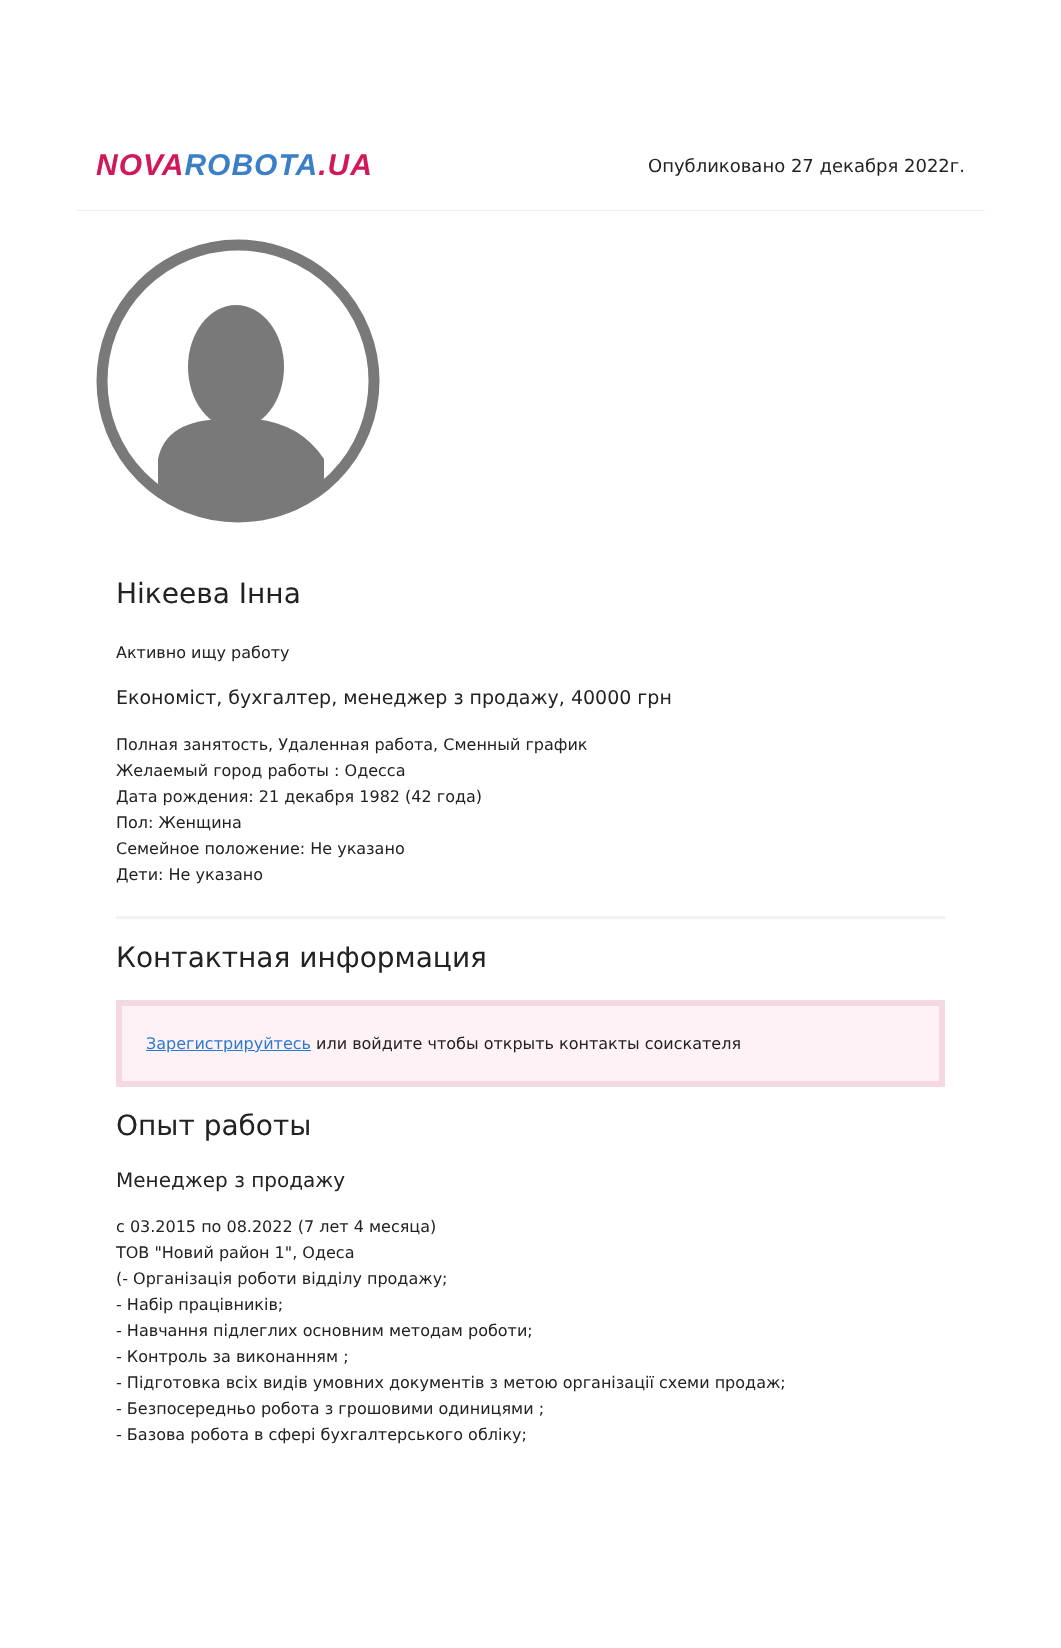NOVA ROBOTA.UA
Опубликовано 27 декабря 2022г.
Нікеева Інна
Активно ищу работу
Економіст, бухгалтер, менеджер з продажу, 40000 грн
Полная занятость, Удаленная работа, Сменный график
Желаемый город работы : Одесса
Дата рождения: 21 декабря 1982 (42 года)
Пол: Женщина
Семейное положение: Не указано
Дети: Не указано
Контактная информация
Зарегистрируйтесь или войдите чтобы открыть контакты соискателя
Опыт работы
Менеджер з продажу
с 03.2015 по 08.2022 (7 лет 4 месяца)
ТОВ "Новий район 1", Одеса
(- Організація роботи відділу продажу;
- Набір працівників;
- Навчання підлеглих основним методам роботи;
- Контроль за виконанням ;
- Підготовка всіх видів умовних документів з метою організації схеми продаж;
- Безпосередньо робота з грошовими одиницями ;
- Базова робота в сфері бухгалтерського обліку;